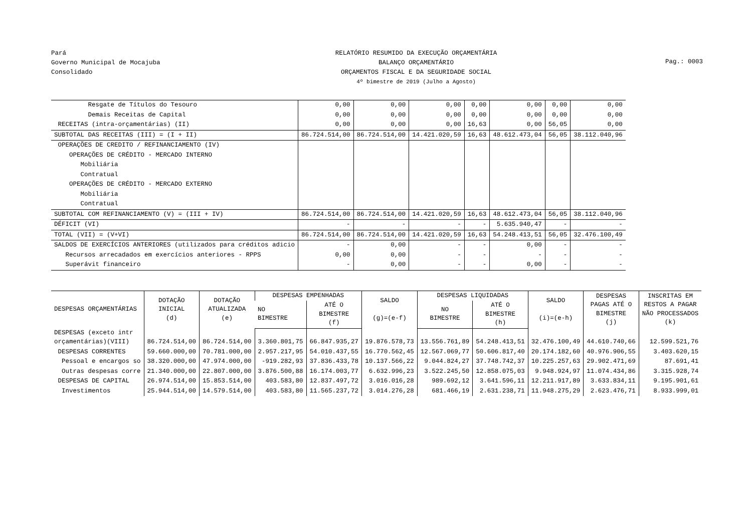Pará
Governo Municipal de Mocajuba
Consolidado
RELATÓRIO RESUMIDO DA EXECUÇÃO ORÇAMENTÁRIA
BALANÇO ORÇAMENTÁRIO
ORÇAMENTOS FISCAL E DA SEGURIDADE SOCIAL
4º bimestre de 2019 (Julho a Agosto)
Pag.: 0003
| Resgate de Títulos do Tesouro | 0,00 | 0,00 | 0,00 | 0,00 | 0,00 | 0,00 | 0,00 |
| Demais Receitas de Capital | 0,00 | 0,00 | 0,00 | 0,00 | 0,00 | 0,00 | 0,00 |
| RECEITAS (intra-orçamentárias) (II) | 0,00 | 0,00 | 0,00 | 16,63 | 0,00 | 56,05 | 0,00 |
| SUBTOTAL DAS RECEITAS (III) = (I + II) | 86.724.514,00 | 86.724.514,00 | 14.421.020,59 | 16,63 | 48.612.473,04 | 56,05 | 38.112.040,96 |
| OPERAÇÕES DE CREDITO / REFINANCIAMENTO (IV) | | | | | | | |
| OPERAÇÕES DE CRÉDITO - MERCADO INTERNO | | | | | | | |
| Mobiliária | | | | | | | |
| Contratual | | | | | | | |
| OPERAÇÕES DE CRÉDITO - MERCADO EXTERNO | | | | | | | |
| Mobiliária | | | | | | | |
| Contratual | | | | | | | |
| SUBTOTAL COM REFINANCIAMENTO (V) = (III + IV) | 86.724.514,00 | 86.724.514,00 | 14.421.020,59 | 16,63 | 48.612.473,04 | 56,05 | 38.112.040,96 |
| DÉFICIT (VI) | - | - | - | - | 5.635.940,47 | - | - |
| TOTAL (VII) = (V+VI) | 86.724.514,00 | 86.724.514,00 | 14.421.020,59 | 16,63 | 54.248.413,51 | 56,05 | 32.476.100,49 |
| SALDOS DE EXERCÍCIOS ANTERIORES (utilizados para créditos adicio | - | 0,00 | - | - | 0,00 | - | - |
| Recursos arrecadados em exercícios anteriores - RPPS | 0,00 | 0,00 | - | - | - | - | - |
| Superávit financeiro | - | 0,00 | - | - | 0,00 | - | - |
| DESPESAS ORÇAMENTÁRIAS | DOTAÇÃO INICIAL (d) | DOTAÇÃO ATUALIZADA (e) | DESPESAS EMPENHADAS | | SALDO (g)=(e-f) | DESPESAS LIQUIDADAS | | SALDO (i)=(e-h) | DESPESAS PAGAS ATÉ O BIMESTRE (j) | INSCRITAS EM RESTOS A PAGAR NÃO PROCESSADOS (k) |
| --- | --- | --- | --- | --- | --- | --- | --- | --- | --- | --- |
| | | | NO BIMESTRE | ATÉ O BIMESTRE (f) | | NO BIMESTRE | ATÉ O BIMESTRE (h) | | | |
| DESPESAS (exceto intr orçamentárias)(VIII) | 86.724.514,00 | 86.724.514,00 | 3.360.801,75 | 66.847.935,27 | 19.876.578,73 | 13.556.761,89 | 54.248.413,51 | 32.476.100,49 | 44.610.740,66 | 12.599.521,76 |
| DESPESAS CORRENTES | 59.660.000,00 | 70.781.000,00 | 2.957.217,95 | 54.010.437,55 | 16.770.562,45 | 12.567.069,77 | 50.606.817,40 | 20.174.182,60 | 40.976.906,55 | 3.403.620,15 |
| Pessoal e encargos so | 38.320.000,00 | 47.974.000,00 | -919.282,93 | 37.836.433,78 | 10.137.566,22 | 9.044.824,27 | 37.748.742,37 | 10.225.257,63 | 29.902.471,69 | 87.691,41 |
| Outras despesas corre | 21.340.000,00 | 22.807.000,00 | 3.876.500,88 | 16.174.003,77 | 6.632.996,23 | 3.522.245,50 | 12.858.075,03 | 9.948.924,97 | 11.074.434,86 | 3.315.928,74 |
| DESPESAS DE CAPITAL | 26.974.514,00 | 15.853.514,00 | 403.583,80 | 12.837.497,72 | 3.016.016,28 | 989.692,12 | 3.641.596,11 | 12.211.917,89 | 3.633.834,11 | 9.195.901,61 |
| Investimentos | 25.944.514,00 | 14.579.514,00 | 403.583,80 | 11.565.237,72 | 3.014.276,28 | 681.466,19 | 2.631.238,71 | 11.948.275,29 | 2.623.476,71 | 8.933.999,01 |